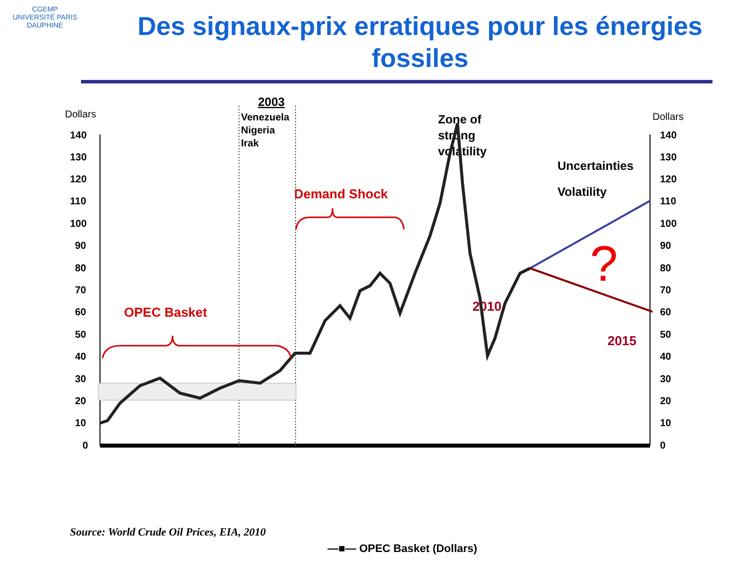CGEMP
UNIVERSITÉ PARIS DAUPHINE
Des signaux-prix erratiques pour les énergies fossiles
Dollars
Dollars
140
130
120
110
100
90
80
70
60
50
40
30
20
10
0
140
130
120
110
100
90
80
70
60
50
40
30
20
10
0
2003
Venezuela
Nigeria
Irak
Zone of
strong
volatility
Uncertainties
Volatility
Demand Shock
OPEC Basket
2010
2015
?
Source: World Crude Oil Prices, EIA, 2010
—■— OPEC Basket (Dollars)